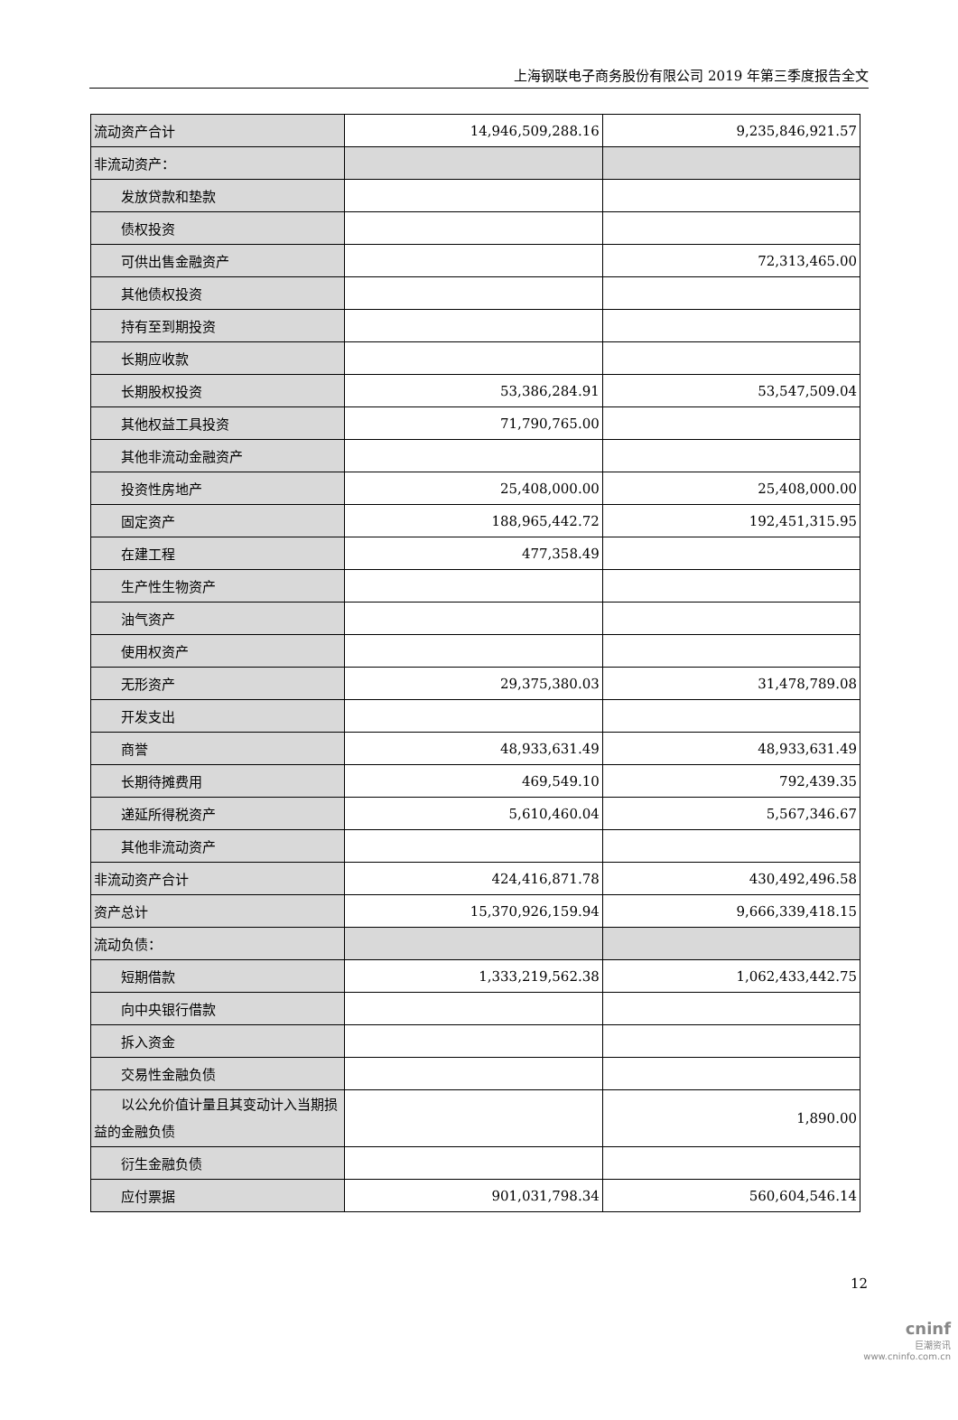上海钢联电子商务股份有限公司 2019 年第三季度报告全文
| 流动资产合计 | 14,946,509,288.16 | 9,235,846,921.57 |
| 非流动资产： | | |
| 发放贷款和垫款 | | |
| 债权投资 | | |
| 可供出售金融资产 | | 72,313,465.00 |
| 其他债权投资 | | |
| 持有至到期投资 | | |
| 长期应收款 | | |
| 长期股权投资 | 53,386,284.91 | 53,547,509.04 |
| 其他权益工具投资 | 71,790,765.00 | |
| 其他非流动金融资产 | | |
| 投资性房地产 | 25,408,000.00 | 25,408,000.00 |
| 固定资产 | 188,965,442.72 | 192,451,315.95 |
| 在建工程 | 477,358.49 | |
| 生产性生物资产 | | |
| 油气资产 | | |
| 使用权资产 | | |
| 无形资产 | 29,375,380.03 | 31,478,789.08 |
| 开发支出 | | |
| 商誉 | 48,933,631.49 | 48,933,631.49 |
| 长期待摊费用 | 469,549.10 | 792,439.35 |
| 递延所得税资产 | 5,610,460.04 | 5,567,346.67 |
| 其他非流动资产 | | |
| 非流动资产合计 | 424,416,871.78 | 430,492,496.58 |
| 资产总计 | 15,370,926,159.94 | 9,666,339,418.15 |
| 流动负债： | | |
| 短期借款 | 1,333,219,562.38 | 1,062,433,442.75 |
| 向中央银行借款 | | |
| 拆入资金 | | |
| 交易性金融负债 | | |
| 以公允价值计量且其变动计入当期损益的金融负债 | | 1,890.00 |
| 衍生金融负债 | | |
| 应付票据 | 901,031,798.34 | 560,604,546.14 |
12
cninf
巨潮资讯
www.cninfo.com.cn